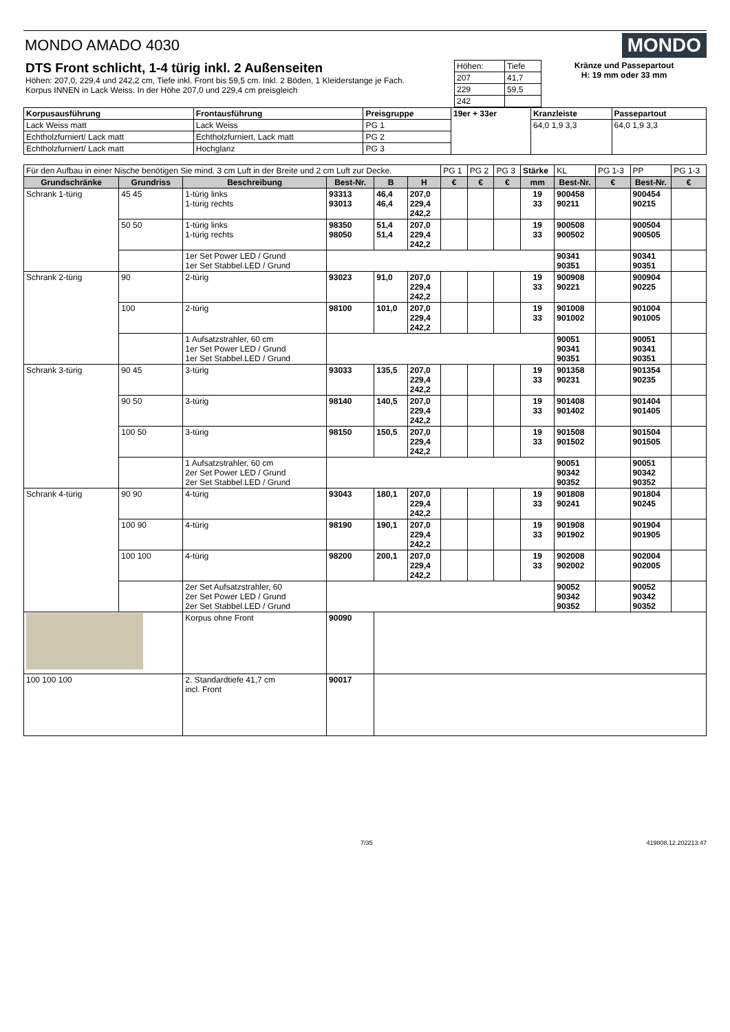MONDO AMADO 4030
MONDO
| DTS Front schlicht, 1-4 türig inkl. 2 Außenseiten Höhen: 207,0, 229,4 und 242,2 cm, Tiefe inkl. Front bis 59,5 cm. Inkl. 2 Böden, 1 Kleiderstange je Fach. Korpus INNEN in Lack Weiss. In der Höhe 207,0 und 229,4 cm preisgleich | / Höhen: / Tiefe / / 207 / 41,7 / / 229 / 59,5 / / 242 / / | Kränze und Passepartout H: 19 mm oder 33 mm |
| Korpusausführung | Frontausführung | Preisgruppe | 19er + 33er | Kranzleiste | Passepartout |
| Lack Weiss matt | Lack Weiss | PG 1 | | 64,0 1,9 3,3 | 64,0 1,9 3,3 |
| Echtholzfurniert/ Lack matt | Echtholzfurniert, Lack matt | PG 2 | | | |
| Echtholzfurniert/ Lack matt | Hochglanz | PG 3 | | | |
| Für den Aufbau in einer Nische benötigen Sie mind. 3 cm Luft in der Breite und 2 cm Luft zur Decke. | | | | | | PG 1 | PG 2 | PG 3 | Stärke | KL | PG 1-3 | PP | PG 1-3 |
| Grundschränke | Grundriss | Beschreibung | Best-Nr. | B | H | € | € | € | mm | Best-Nr. | € | Best-Nr. | € |
| Schrank 1-türig | 45 45 | 1-türig links 1-türig rechts | 93313 93013 | 46,4 46,4 | 207,0 229,4 242,2 | | | | 19 33 | 900458 90211 | | 900454 90215 | |
| | 50 50 | 1-türig links 1-türig rechts | 98350 98050 | 51,4 51,4 | 207,0 229,4 242,2 | | | | 19 33 | 900508 900502 | | 900504 900505 | |
| | | 1er Set Power LED / Grund 1er Set Stabbel.LED / Grund | | | | | | | | 90341 90351 | | 90341 90351 | |
| Schrank 2-türig | 90 | 2-türig | 93023 | 91,0 | 207,0 229,4 242,2 | | | | 19 33 | 900908 90221 | | 900904 90225 | |
| | 100 | 2-türig | 98100 | 101,0 | 207,0 229,4 242,2 | | | | 19 33 | 901008 901002 | | 901004 901005 | |
| | | 1 Aufsatzstrahler, 60 cm 1er Set Power LED / Grund 1er Set Stabbel.LED / Grund | | | | | | | | 90051 90341 90351 | | 90051 90341 90351 | |
| Schrank 3-türig | 90 45 | 3-türig | 93033 | 135,5 | 207,0 229,4 242,2 | | | | 19 33 | 901358 90231 | | 901354 90235 | |
| | 90 50 | 3-türig | 98140 | 140,5 | 207,0 229,4 242,2 | | | | 19 33 | 901408 901402 | | 901404 901405 | |
| | 100 50 | 3-türig | 98150 | 150,5 | 207,0 229,4 242,2 | | | | 19 33 | 901508 901502 | | 901504 901505 | |
| | | 1 Aufsatzstrahler, 60 cm 2er Set Power LED / Grund 2er Set Stabbel.LED / Grund | | | | | | | | 90051 90342 90352 | | 90051 90342 90352 | |
| Schrank 4-türig | 90 90 | 4-türig | 93043 | 180,1 | 207,0 229,4 242,2 | | | | 19 33 | 901808 90241 | | 901804 90245 | |
| | 100 90 | 4-türig | 98190 | 190,1 | 207,0 229,4 242,2 | | | | 19 33 | 901908 901902 | | 901904 901905 | |
| | 100 100 | 4-türig | 98200 | 200,1 | 207,0 229,4 242,2 | | | | 19 33 | 902008 902002 | | 902004 902005 | |
| | | 2er Set Aufsatzstrahler, 60 2er Set Power LED / Grund 2er Set Stabbel.LED / Grund | | | | | | | | 90052 90342 90352 | | 90052 90342 90352 | |
| | | Korpus ohne Front | 90090 | | | | | | | | | | |
| 100 100 100 | | 2. Standardtiefe 41,7 cm incl. Front | 90017 | | | | | | | | | | |
7/35 419808.12.202213:47